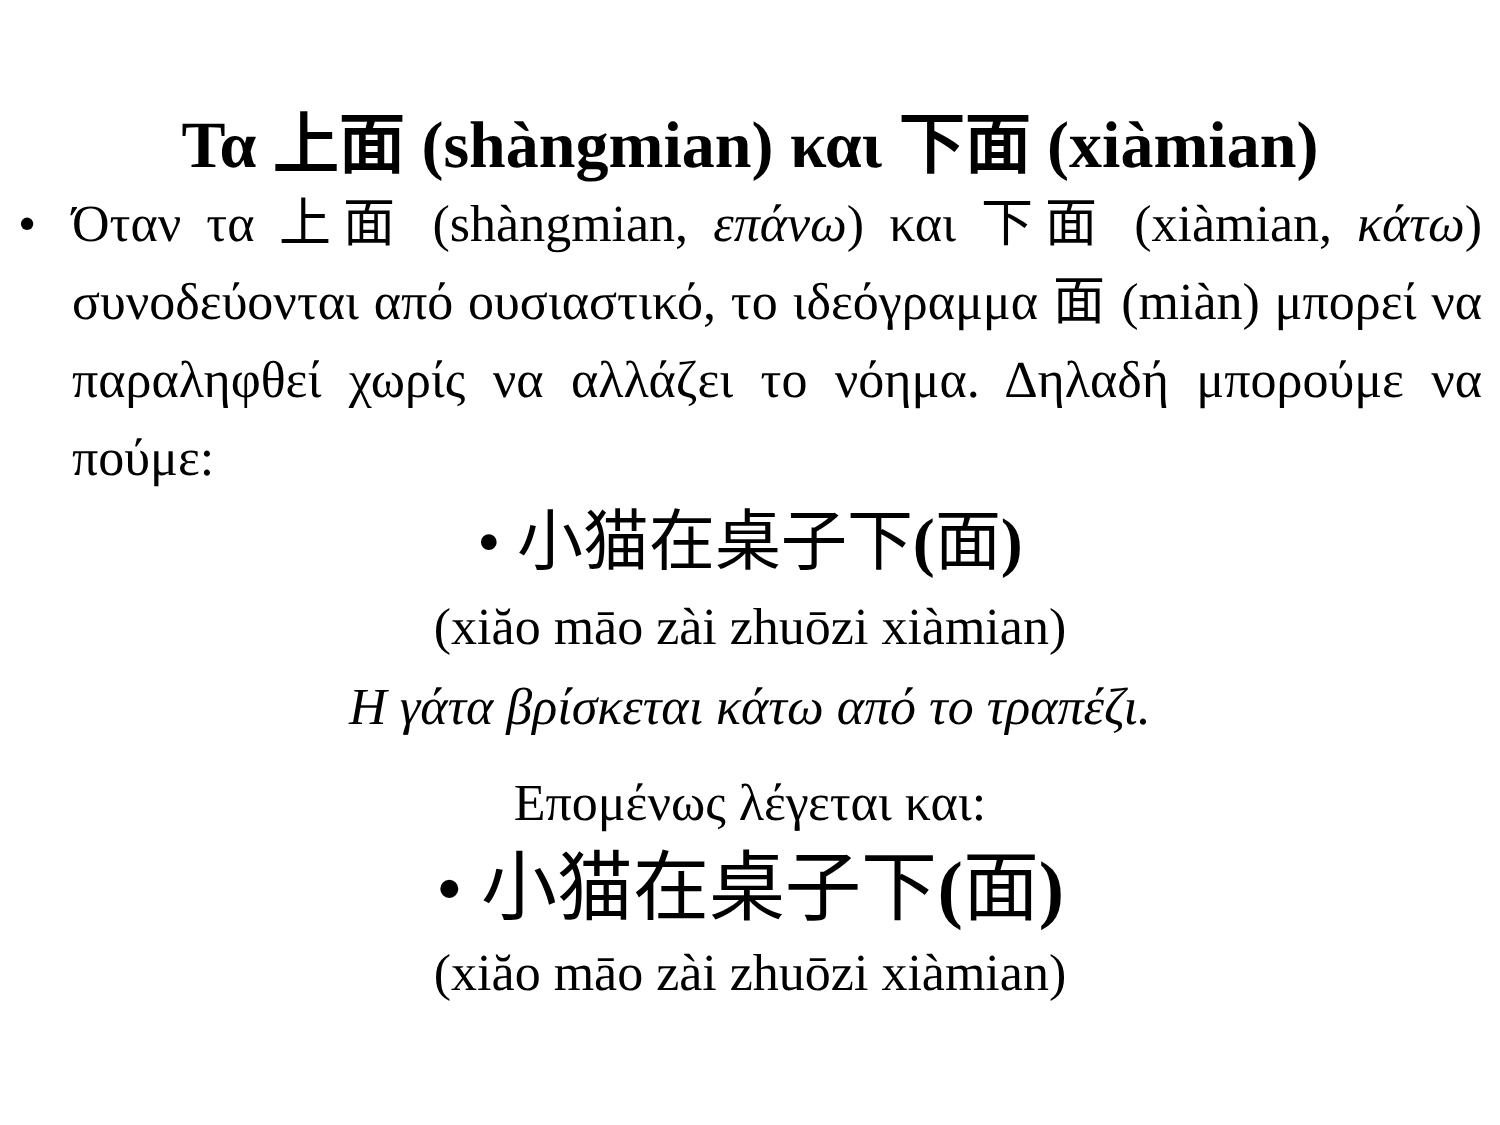Τα 上面 (shàngmian) και 下面 (xiàmian)
• Όταν τα 上面 (shàngmian, επάνω) και 下面 (xiàmian, κάτω) συνοδεύονται από ουσιαστικό, το ιδεόγραμμα 面 (miàn) μπορεί να παραληφθεί χωρίς να αλλάζει το νόημα. Δηλαδή μπορούμε να πούμε:
• 小猫在桌子下(面)
(xiăo māo zài zhuōzi xiàmian)
Η γάτα βρίσκεται κάτω από το τραπέζι.
Επομένως λέγεται και:
• 小猫在桌子下(面)
(xiăo māo zài zhuōzi xiàmian)